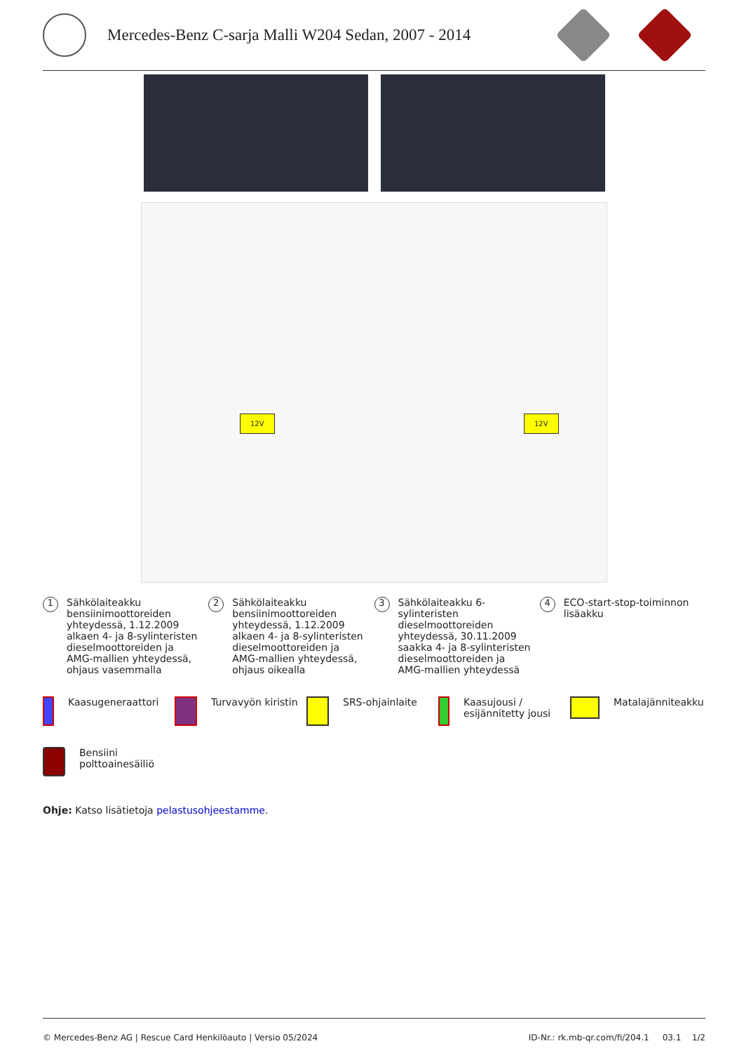Mercedes-Benz C-sarja Malli W204 Sedan, 2007 - 2014
12V 12V
1 Sähkölaiteakku bensiinimoottoreiden yhteydessä, 1.12.2009 alkaen 4- ja 8-sylinteristen dieselmoottoreiden ja AMG-mallien yhteydessä, ohjaus vasemmalla
2 Sähkölaiteakku bensiinimoottoreiden yhteydessä, 1.12.2009 alkaen 4- ja 8-sylinteristen dieselmoottoreiden ja AMG-mallien yhteydessä, ohjaus oikealla
3 Sähkölaiteakku 6-sylinteristen dieselmoottoreiden yhteydessä, 30.11.2009 saakka 4- ja 8-sylinteristen dieselmoottoreiden ja AMG-mallien yhteydessä
4 ECO-start-stop-toiminnon lisäakku
Kaasugeneraattori
Turvavyön kiristin
SRS-ohjainlaite
Kaasujousi / esijännitetty jousi
Matalajänniteakku
Bensiini polttoainesäiliö
Ohje: Katso lisätietoja pelastusohjeestamme.
© Mercedes-Benz AG | Rescue Card Henkilöauto | Versio 05/2024 ID-Nr.: rk.mb-qr.com/fi/204.1 03.1 1/2